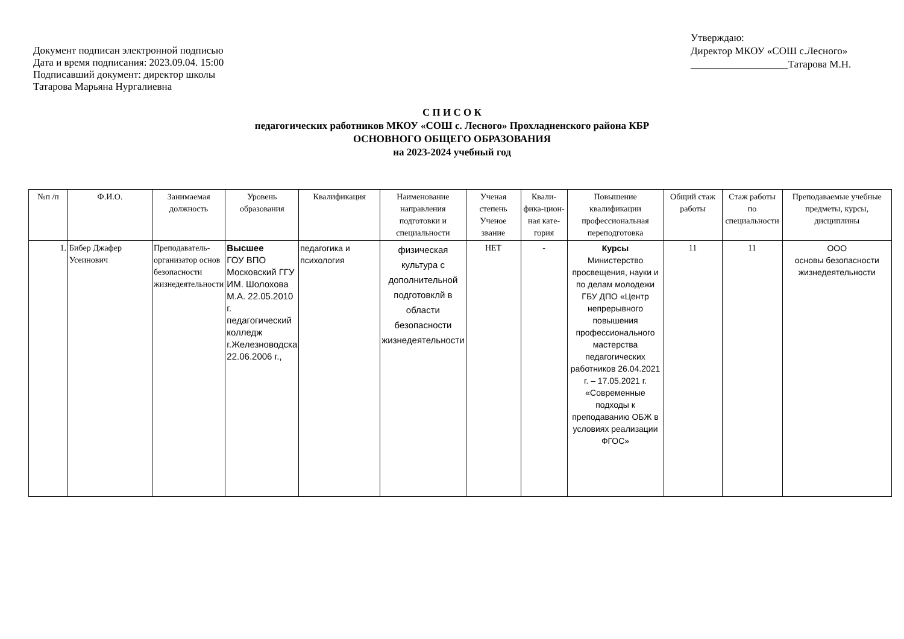Документ подписан электронной подписью
Дата и время подписания: 2023.09.04. 15:00
Подписавший документ: директор школы
Татарова Марьяна Нургалиевна
Утверждаю:
Директор МКОУ «СОШ с.Лесного»
___________________Татарова М.Н.
С П И С О К
педагогических работников МКОУ «СОШ с. Лесного» Прохладненского района КБР
ОСНОВНОГО ОБЩЕГО ОБРАЗОВАНИЯ
на 2023-2024 учебный год
| №п /п | Ф.И.О. | Занимаемая должность | Уровень образования | Квалификация | Наименование направления подготовки и специальности | Ученая степень Ученое звание | Квали-фика-цион-ная кате-гория | Повышение квалификации профессиональная переподготовка | Общий стаж работы | Стаж работы по специальности | Преподаваемые учебные предметы, курсы, дисциплины |
| --- | --- | --- | --- | --- | --- | --- | --- | --- | --- | --- | --- |
| 1. | Бибер Джафер Усеинович | Преподаватель-организатор основ безопасности жизнедеятельности | Высшее ГОУ ВПО Московский ГГУ ИМ. Шолохова М.А. 22.05.2010 г. педагогический колледж г.Железноводска 22.06.2006 г., | педагогика и психология | физическая культура с дополнительной подготовклй в области безопасности жизнедеятельности | НЕТ | - | Курсы Министерство просвещения, науки и по делам молодежи ГБУ ДПО «Центр непрерывного повышения профессионального мастерства педагогических работников 26.04.2021 г. – 17.05.2021 г. «Современные подходы к преподаванию ОБЖ в условиях реализации ФГОС» | 11 | 11 | ООО основы безопасности жизнедеятельности |